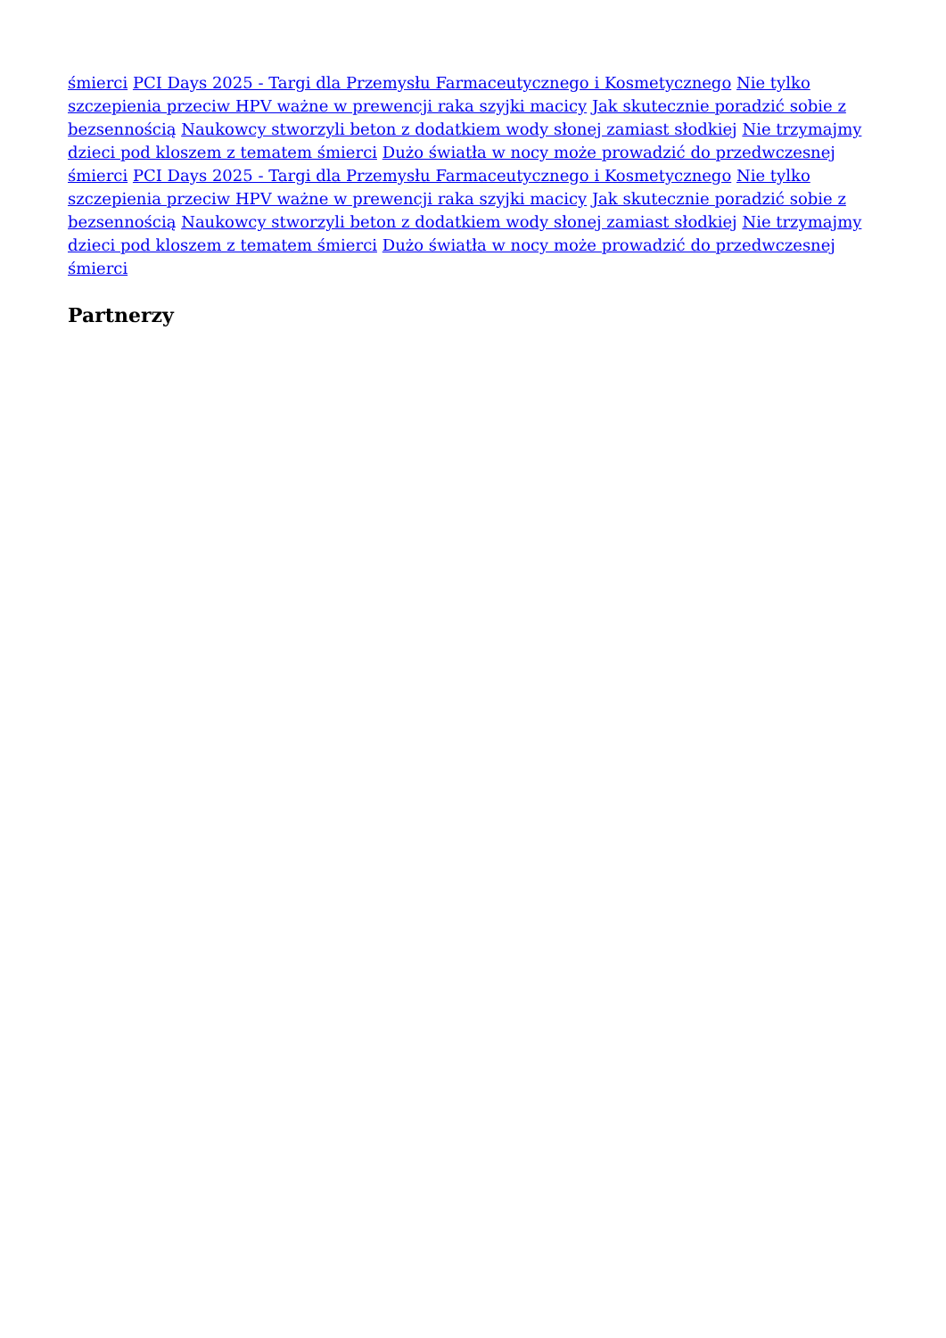śmierci PCI Days 2025 - Targi dla Przemysłu Farmaceutycznego i Kosmetycznego Nie tylko szczepienia przeciw HPV ważne w prewencji raka szyjki macicy Jak skutecznie poradzić sobie z bezsennością Naukowcy stworzyli beton z dodatkiem wody słonej zamiast słodkiej Nie trzymajmy dzieci pod kloszem z tematem śmierci Dużo światła w nocy może prowadzić do przedwczesnej śmierci PCI Days 2025 - Targi dla Przemysłu Farmaceutycznego i Kosmetycznego Nie tylko szczepienia przeciw HPV ważne w prewencji raka szyjki macicy Jak skutecznie poradzić sobie z bezsennością Naukowcy stworzyli beton z dodatkiem wody słonej zamiast słodkiej Nie trzymajmy dzieci pod kloszem z tematem śmierci Dużo światła w nocy może prowadzić do przedwczesnej śmierci
Partnerzy